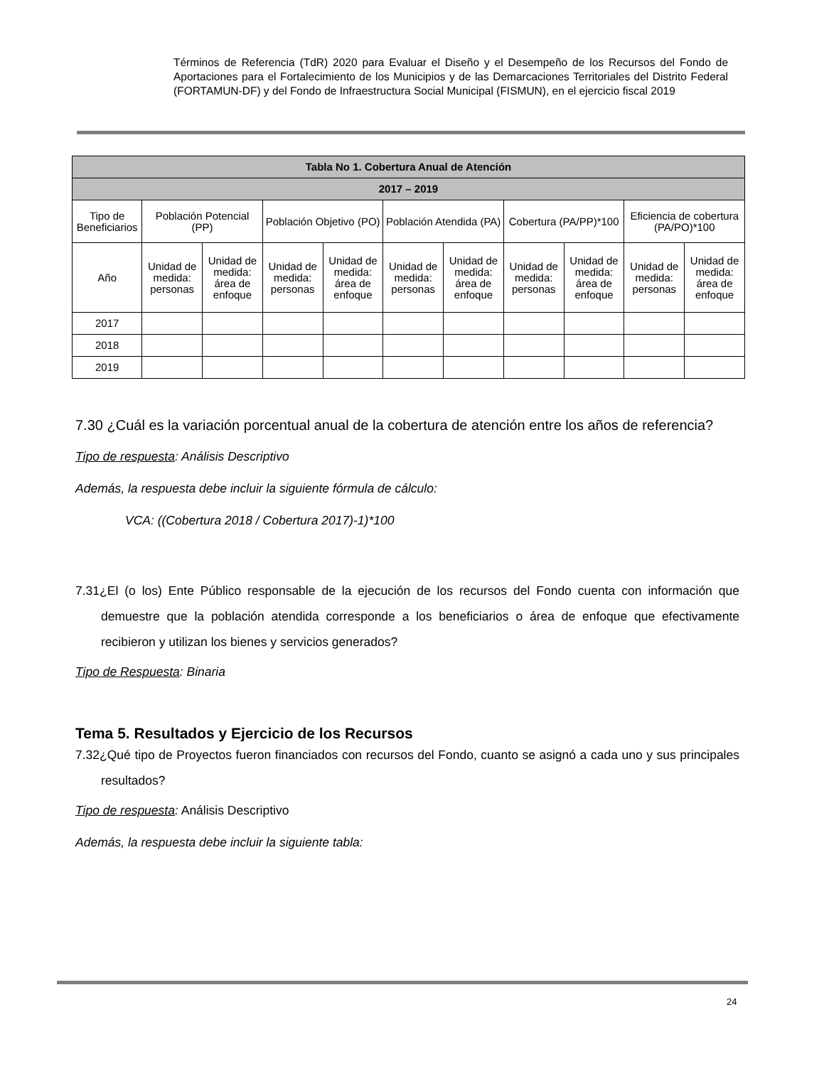Términos de Referencia (TdR) 2020 para Evaluar el Diseño y el Desempeño de los Recursos del Fondo de Aportaciones para el Fortalecimiento de los Municipios y de las Demarcaciones Territoriales del Distrito Federal (FORTAMUN-DF) y del Fondo de Infraestructura Social Municipal (FISMUN), en el ejercicio fiscal 2019
| Tabla No 1. Cobertura Anual de Atención | | | | | | | | | | |
| --- | --- | --- | --- | --- | --- | --- | --- | --- | --- | --- |
| 2017 – 2019 | | | | | | | | | | |
| Tipo de Beneficiarios | Población Potencial (PP) | | Población Objetivo (PO) | | Población Atendida (PA) | | Cobertura (PA/PP)*100 | | Eficiencia de cobertura (PA/PO)*100 | |
| Año | Unidad de medida: personas | Unidad de medida: área de enfoque | Unidad de medida: personas | Unidad de medida: área de enfoque | Unidad de medida: personas | Unidad de medida: área de enfoque | Unidad de medida: personas | Unidad de medida: área de enfoque | Unidad de medida: personas | Unidad de medida: área de enfoque |
| 2017 | | | | | | | | | | |
| 2018 | | | | | | | | | | |
| 2019 | | | | | | | | | | |
7.30 ¿Cuál es la variación porcentual anual de la cobertura de atención entre los años de referencia?
Tipo de respuesta: Análisis Descriptivo
Además, la respuesta debe incluir la siguiente fórmula de cálculo:
VCA: ((Cobertura 2018 / Cobertura 2017)-1)*100
7.31¿El (o los) Ente Público responsable de la ejecución de los recursos del Fondo cuenta con información que demuestre que la población atendida corresponde a los beneficiarios o área de enfoque que efectivamente recibieron y utilizan los bienes y servicios generados?
Tipo de Respuesta: Binaria
Tema 5. Resultados y Ejercicio de los Recursos
7.32¿Qué tipo de Proyectos fueron financiados con recursos del Fondo, cuanto se asignó a cada uno y sus principales resultados?
Tipo de respuesta: Análisis Descriptivo
Además, la respuesta debe incluir la siguiente tabla:
24